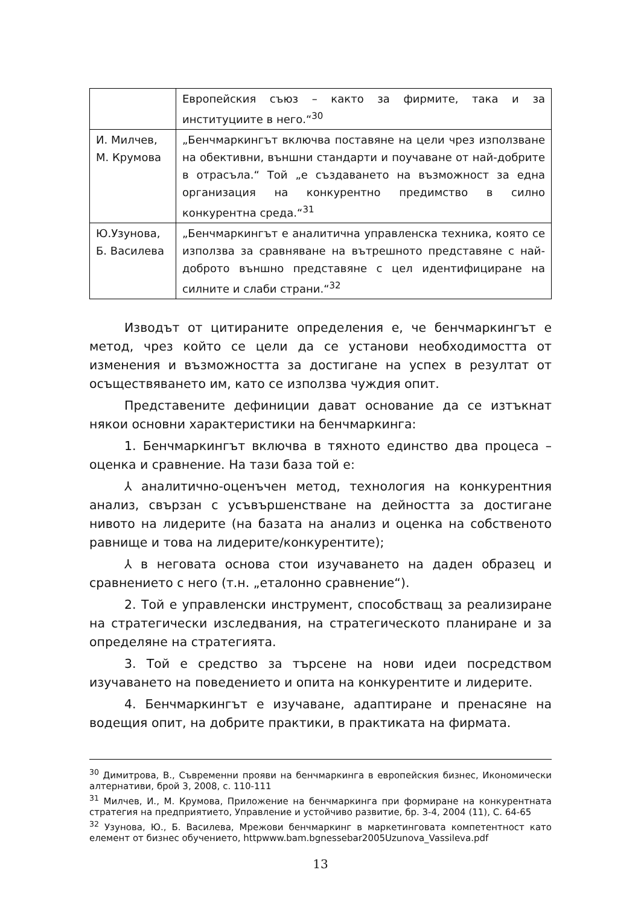| | Европейския съюз – както за фирмите, така и за институциите в него.“<sup>30</sup> |
| И. Милчев, М. Крумова | „Бенчмаркингът включва поставяне на цели чрез използване на обективни, външни стандарти и поучаване от най-добрите в отрасъла.“ Той „е създаването на възможност за една организация на конкурентно предимство в силно конкурентна среда.“<sup>31</sup> |
| Ю.Узунова, Б. Василева | „Бенчмаркингът е аналитична управленска техника, която се използва за сравняване на вътрешното представяне с най-доброто външно представяне с цел идентифициране на силните и слаби страни.“<sup>32</sup> |
Изводът от цитираните определения е, че бенчмаркингът е метод, чрез който се цели да се установи необходимостта от изменения и възможността за достигане на успех в резултат от осъществяването им, като се използва чуждия опит.
Представените дефиниции дават основание да се изтъкнат някои основни характеристики на бенчмаркинга:
1. Бенчмаркингът включва в тяхното единство два процеса – оценка и сравнение. На тази база той е:
⅄ аналитично-оценъчен метод, технология на конкурентния анализ, свързан с усъвършенстване на дейността за достигане нивото на лидерите (на базата на анализ и оценка на собственото равнище и това на лидерите/конкурентите);
⅄ в неговата основа стои изучаването на даден образец и сравнението с него (т.н. „еталонно сравнение“).
2. Той е управленски инструмент, способстващ за реализиране на стратегически изследвания, на стратегическото планиране и за определяне на стратегията.
3. Той е средство за търсене на нови идеи посредством изучаването на поведението и опита на конкурентите и лидерите.
4. Бенчмаркингът е изучаване, адаптиране и пренасяне на водещия опит, на добрите практики, в практиката на фирмата.
<sup>30</sup> Димитрова, В., Съвременни прояви на бенчмаркинга в европейския бизнес, Икономически алтернативи, брой 3, 2008, с. 110-111
<sup>31</sup> Милчев, И., М. Крумова, Приложение на бенчмаркинга при формиране на конкурентната стратегия на предприятието, Управление и устойчиво развитие, бр. 3-4, 2004 (11), С. 64-65
<sup>32</sup> Узунова, Ю., Б. Василева, Мрежови бенчмаркинг в маркетинговата компетентност като елемент от бизнес обучението, httpwww.bam.bgnessebar2005Uzunova_Vassileva.pdf
13